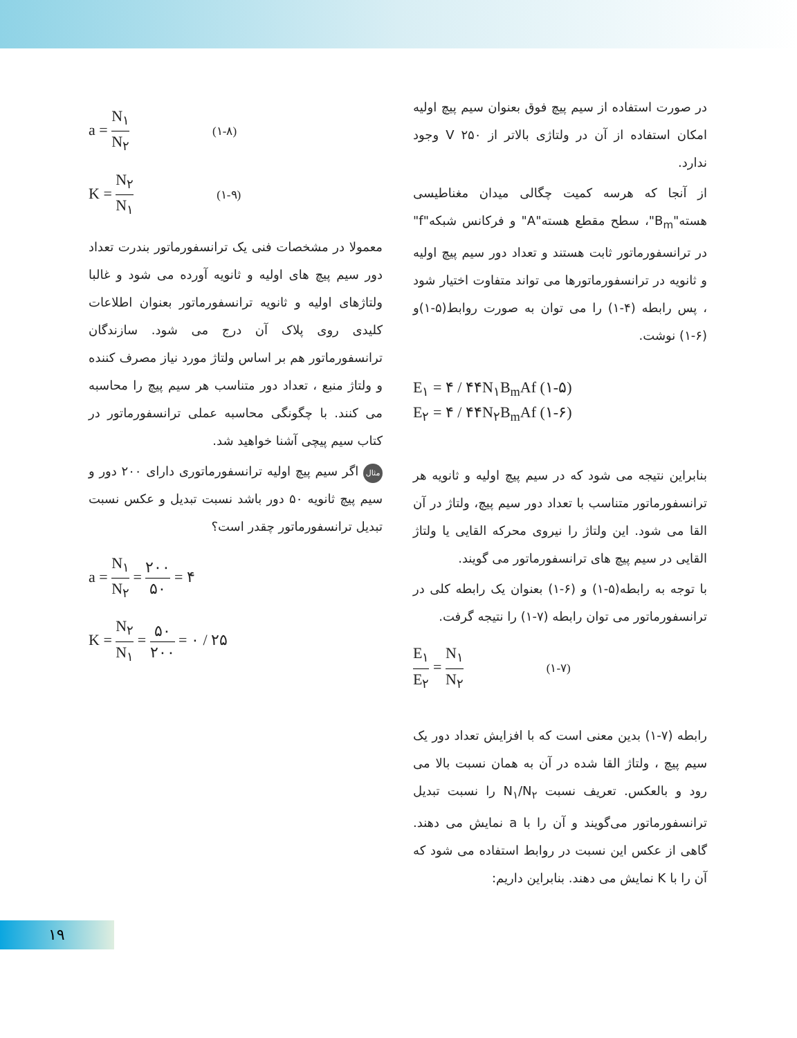در صورت استفاده از سیم پیچ فوق بعنوان سیم پیچ اولیه امکان استفاده از آن در ولتاژی بالاتر از V ۲۵۰ وجود ندارد.
از آنجا که هرسه کمیت چگالی میدان مغناطیسی هسته"B<sub>m</sub>"، سطح مقطع هسته"A" و فرکانس شبکه"f" در ترانسفورماتور ثابت هستند و تعداد دور سیم پیچ اولیه و ثانویه در ترانسفورماتورها می تواند متفاوت اختیار شود ، پس رابطه (۴-۱) را می توان به صورت روابط(۵-۱)و (۶-۱) نوشت.
E<sub>۱</sub> = ۴ / ۴۴N<sub>۱</sub>B<sub>m</sub>Af (۱-۵)
E<sub>۲</sub> = ۴ / ۴۴N<sub>۲</sub>B<sub>m</sub>Af (۱-۶)
بنابراین نتیجه می شود که در سیم پیچ اولیه و ثانویه هر ترانسفورماتور متناسب با تعداد دور سیم پیچ، ولتاژ در آن القا می شود. این ولتاژ را نیروی محرکه القایی یا ولتاژ القایی در سیم پیچ های ترانسفورماتور می گویند.
با توجه به رابطه(۵-۱) و (۶-۱) بعنوان یک رابطه کلی در ترانسفورماتور می توان رابطه (۷-۱) را نتیجه گرفت.
E<sub>۱</sub> E<sub>۲</sub> = N<sub>۱</sub> N<sub>۲</sub> (۱-۷)
رابطه (۷-۱) بدین معنی است که با افزایش تعداد دور یک سیم پیچ ، ولتاژ القا شده در آن به همان نسبت بالا می رود و بالعکس. تعریف نسبت N<sub>۱</sub>/N<sub>۲</sub> را نسبت تبدیل ترانسفورماتور می‌گویند و آن را با a نمایش می دهند. گاهی از عکس این نسبت در روابط استفاده می شود که آن را با K نمایش می دهند. بنابراین داریم:
a = N<sub>۱</sub> N<sub>۲</sub> (۱-۸)
K = N<sub>۲</sub> N<sub>۱</sub> (۱-۹)
معمولا در مشخصات فنی یک ترانسفورماتور بندرت تعداد دور سیم پیچ های اولیه و ثانویه آورده می شود و غالبا ولتاژهای اولیه و ثانویه ترانسفورماتور بعنوان اطلاعات کلیدی روی پلاک آن درج می شود. سازندگان ترانسفورماتور هم بر اساس ولتاژ مورد نیاز مصرف کننده و ولتاژ منبع ، تعداد دور متناسب هر سیم پیچ را محاسبه می کنند. با چگونگی محاسبه عملی ترانسفورماتور در کتاب سیم پیچی آشنا خواهید شد.
مثال اگر سیم پیچ اولیه ترانسفورماتوری دارای ۲۰۰ دور و سیم پیچ ثانویه ۵۰ دور باشد نسبت تبدیل و عکس نسبت تبدیل ترانسفورماتور چقدر است؟
a = N<sub>۱</sub> N<sub>۲</sub> = ۲۰۰ ۵۰ = ۴
K = N<sub>۲</sub> N<sub>۱</sub> = ۵۰ ۲۰۰ = ۰ / ۲۵
۱۹